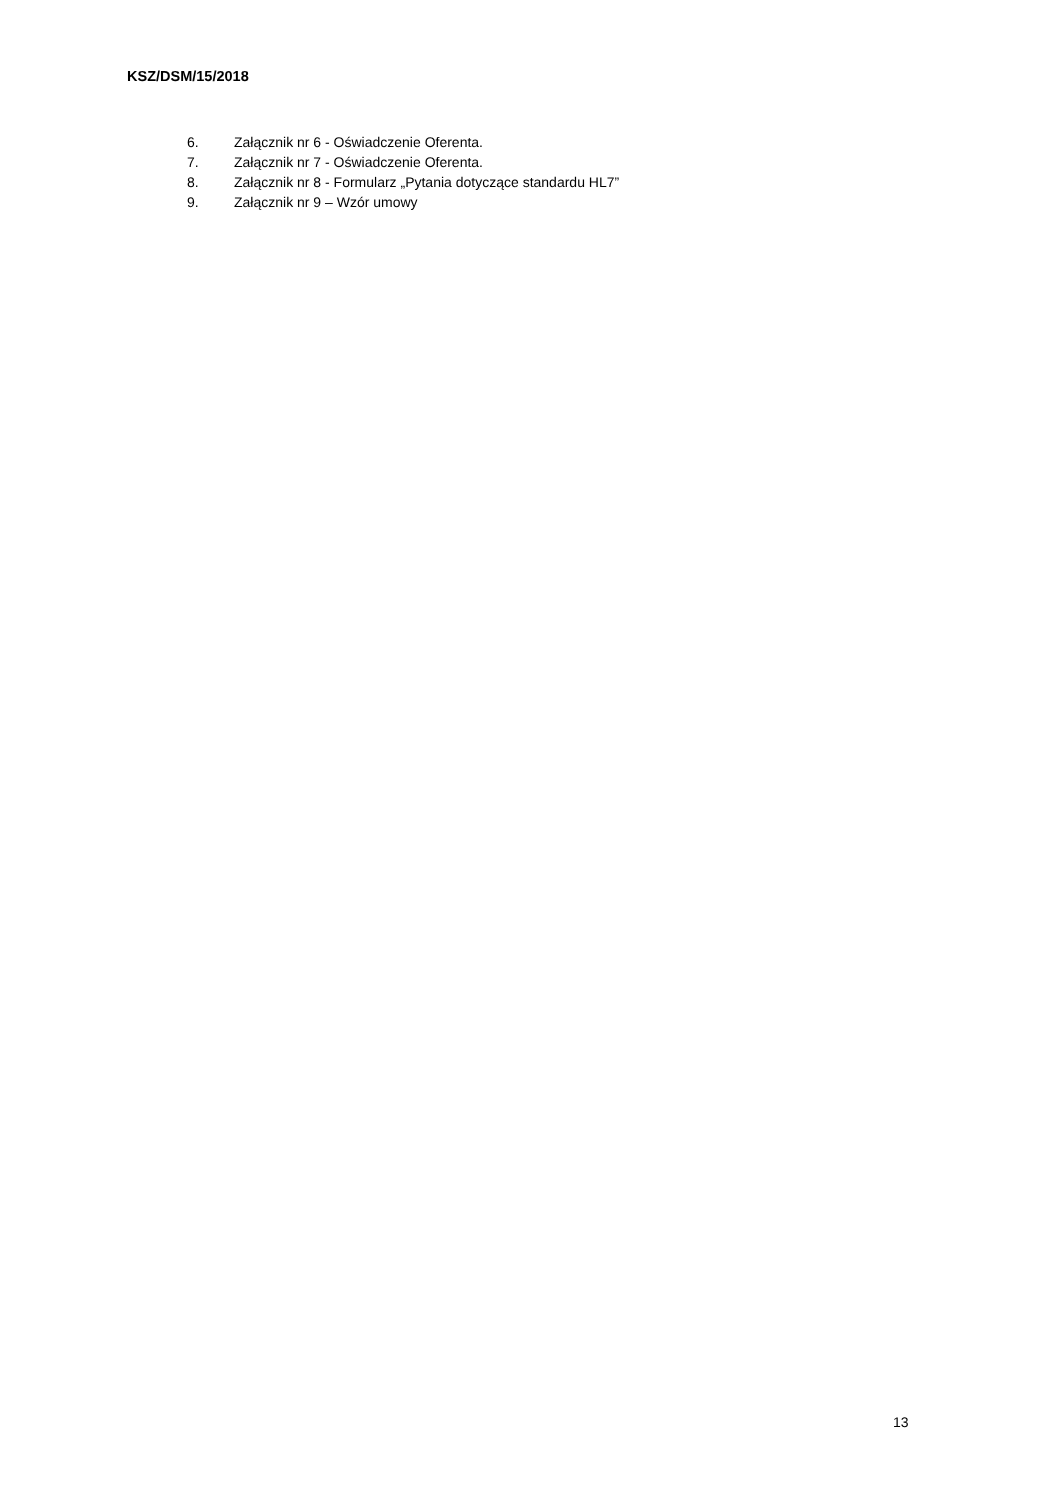KSZ/DSM/15/2018
6. Załącznik nr 6 - Oświadczenie Oferenta.
7. Załącznik nr 7 - Oświadczenie Oferenta.
8. Załącznik nr 8 - Formularz „Pytania dotyczące standardu HL7”
9. Załącznik nr 9 – Wzór umowy
13